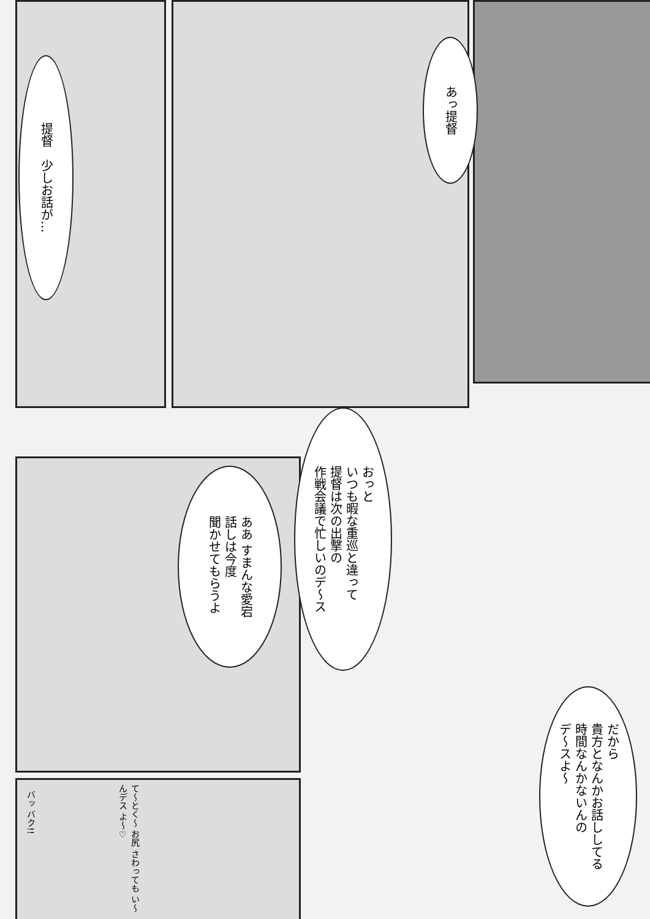提督　少しお話が…
あっ提督
ああ すまんな愛宕
話しは今度
聞かせてもらうよ
おっと
いつも暇な重巡と違って
提督は次の出撃の
作戦会議で忙しいのデ～ス
バッ バク!!
て～とく～ お尻 さわっても い～んデス よ～♡
だから
貴方となんかお話ししてる
時間なんかないんの
デ～スよ～